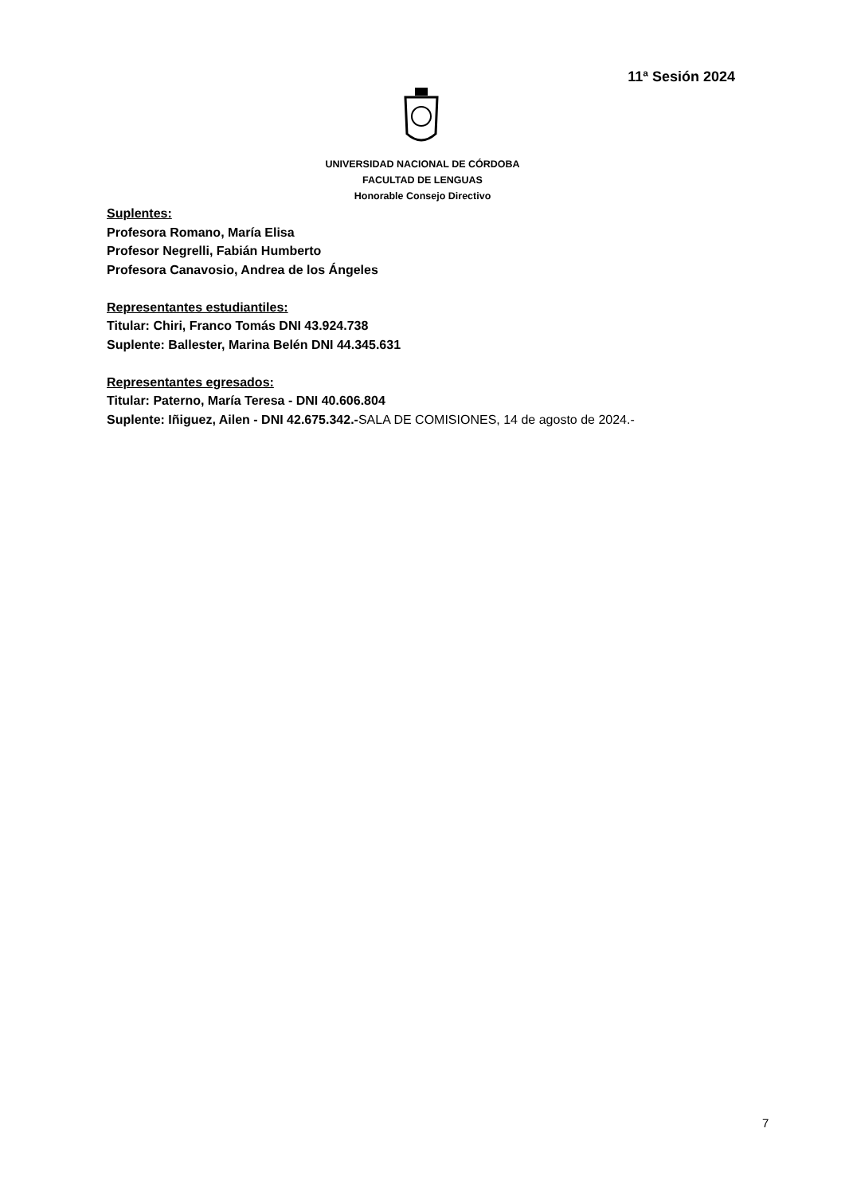11ª Sesión 2024
UNIVERSIDAD NACIONAL DE CÓRDOBA
FACULTAD DE LENGUAS
Honorable Consejo Directivo
Suplentes:
Profesora Romano, María Elisa
Profesor Negrelli, Fabián Humberto
Profesora Canavosio, Andrea de los Ángeles
Representantes estudiantiles:
Titular: Chiri, Franco Tomás DNI 43.924.738
Suplente: Ballester, Marina Belén DNI 44.345.631
Representantes egresados:
Titular: Paterno, María Teresa - DNI 40.606.804
Suplente: Iñiguez, Ailen - DNI 42.675.342.-SALA DE COMISIONES, 14 de agosto de 2024.-
7